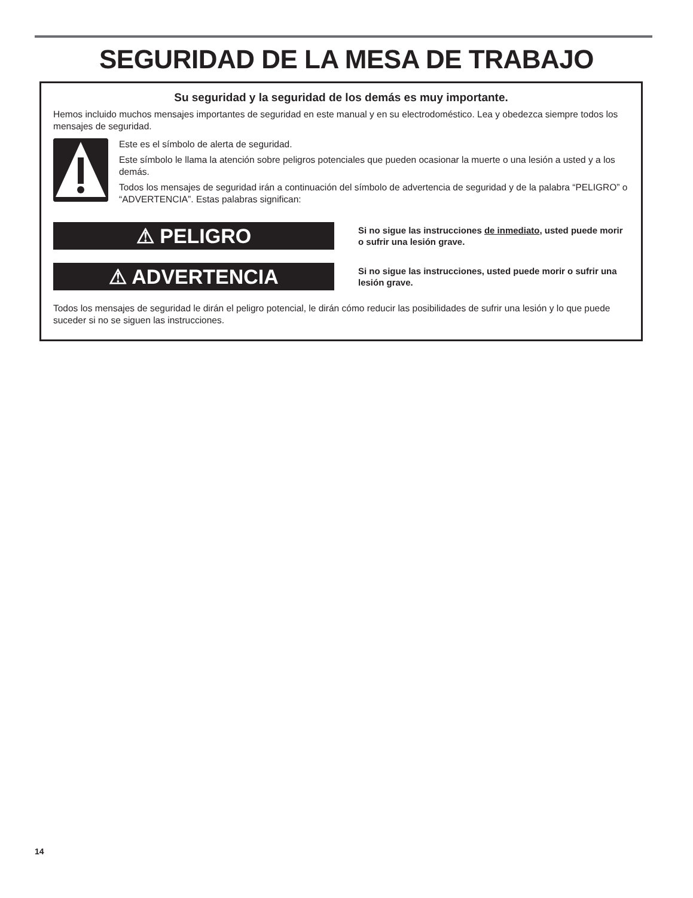SEGURIDAD DE LA MESA DE TRABAJO
Su seguridad y la seguridad de los demás es muy importante.
Hemos incluido muchos mensajes importantes de seguridad en este manual y en su electrodoméstico. Lea y obedezca siempre todos los mensajes de seguridad.
Este es el símbolo de alerta de seguridad.
Este símbolo le llama la atención sobre peligros potenciales que pueden ocasionar la muerte o una lesión a usted y a los demás.
Todos los mensajes de seguridad irán a continuación del símbolo de advertencia de seguridad y de la palabra “PELIGRO” o “ADVERTENCIA”. Estas palabras significan:
⚠ PELIGRO
Si no sigue las instrucciones de inmediato, usted puede morir o sufrir una lesión grave.
⚠ ADVERTENCIA
Si no sigue las instrucciones, usted puede morir o sufrir una lesión grave.
Todos los mensajes de seguridad le dirán el peligro potencial, le dirán cómo reducir las posibilidades de sufrir una lesión y lo que puede suceder si no se siguen las instrucciones.
14